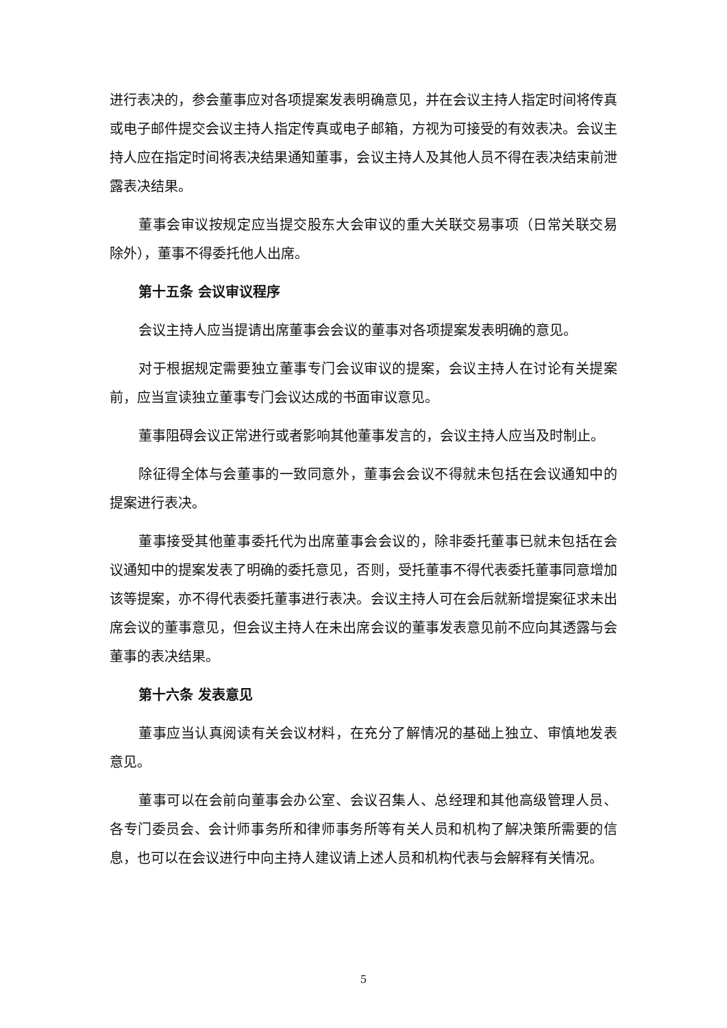进行表决的，参会董事应对各项提案发表明确意见，并在会议主持人指定时间将传真或电子邮件提交会议主持人指定传真或电子邮箱，方视为可接受的有效表决。会议主持人应在指定时间将表决结果通知董事，会议主持人及其他人员不得在表决结束前泄露表决结果。
董事会审议按规定应当提交股东大会审议的重大关联交易事项（日常关联交易除外），董事不得委托他人出席。
第十五条 会议审议程序
会议主持人应当提请出席董事会会议的董事对各项提案发表明确的意见。
对于根据规定需要独立董事专门会议审议的提案，会议主持人在讨论有关提案前，应当宣读独立董事专门会议达成的书面审议意见。
董事阻碍会议正常进行或者影响其他董事发言的，会议主持人应当及时制止。
除征得全体与会董事的一致同意外，董事会会议不得就未包括在会议通知中的提案进行表决。
董事接受其他董事委托代为出席董事会会议的，除非委托董事已就未包括在会议通知中的提案发表了明确的委托意见，否则，受托董事不得代表委托董事同意增加该等提案，亦不得代表委托董事进行表决。会议主持人可在会后就新增提案征求未出席会议的董事意见，但会议主持人在未出席会议的董事发表意见前不应向其透露与会董事的表决结果。
第十六条 发表意见
董事应当认真阅读有关会议材料，在充分了解情况的基础上独立、审慎地发表意见。
董事可以在会前向董事会办公室、会议召集人、总经理和其他高级管理人员、各专门委员会、会计师事务所和律师事务所等有关人员和机构了解决策所需要的信息，也可以在会议进行中向主持人建议请上述人员和机构代表与会解释有关情况。
5